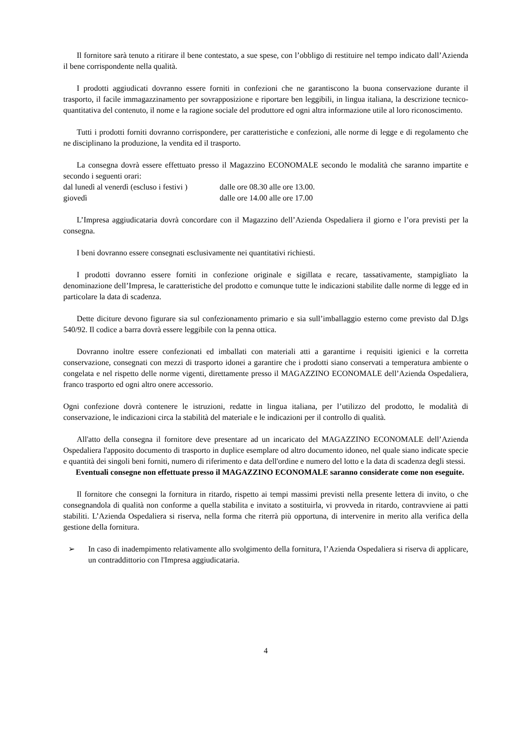Il fornitore sarà tenuto a ritirare il bene contestato, a sue spese, con l’obbligo di restituire nel tempo indicato dall’Azienda il bene corrispondente nella qualità.
I prodotti aggiudicati dovranno essere forniti in confezioni che ne garantiscono la buona conservazione durante il trasporto, il facile immagazzinamento per sovrapposizione e riportare ben leggibili, in lingua italiana, la descrizione tecnico-quantitativa del contenuto, il nome e la ragione sociale del produttore ed ogni altra informazione utile al loro riconoscimento.
Tutti i prodotti forniti dovranno corrispondere, per caratteristiche e confezioni, alle norme di legge e di regolamento che ne disciplinano la produzione, la vendita ed il trasporto.
La consegna dovrà essere effettuato presso il Magazzino ECONOMALE secondo le modalità che saranno impartite e secondo i seguenti orari:
dal lunedì al venerdì (escluso i festivi ) dalle ore 08.30 alle ore 13.00.
giovedì dalle ore 14.00 alle ore 17.00
L’Impresa aggiudicataria dovrà concordare con il Magazzino dell’Azienda Ospedaliera il giorno e l’ora previsti per la consegna.
I beni dovranno essere consegnati esclusivamente nei quantitativi richiesti.
I prodotti dovranno essere forniti in confezione originale e sigillata e recare, tassativamente, stampigliato la denominazione dell’Impresa, le caratteristiche del prodotto e comunque tutte le indicazioni stabilite dalle norme di legge ed in particolare la data di scadenza.
Dette diciture devono figurare sia sul confezionamento primario e sia sull’imballaggio esterno come previsto dal D.lgs 540/92. Il codice a barra dovrà essere leggibile con la penna ottica.
Dovranno inoltre essere confezionati ed imballati con materiali atti a garantirne i requisiti igienici e la corretta conservazione, consegnati con mezzi di trasporto idonei a garantire che i prodotti siano conservati a temperatura ambiente o congelata e nel rispetto delle norme vigenti, direttamente presso il MAGAZZINO ECONOMALE dell’Azienda Ospedaliera, franco trasporto ed ogni altro onere accessorio.
Ogni confezione dovrà contenere le istruzioni, redatte in lingua italiana, per l’utilizzo del prodotto, le modalità di conservazione, le indicazioni circa la stabilità del materiale e le indicazioni per il controllo di qualità.
All'atto della consegna il fornitore deve presentare ad un incaricato del MAGAZZINO ECONOMALE dell’Azienda Ospedaliera l'apposito documento di trasporto in duplice esemplare od altro documento idoneo, nel quale siano indicate specie e quantità dei singoli beni forniti, numero di riferimento e data dell'ordine e numero del lotto e la data di scadenza degli stessi.
Eventuali consegne non effettuate presso il MAGAZZINO ECONOMALE saranno considerate come non eseguite.
Il fornitore che consegni la fornitura in ritardo, rispetto ai tempi massimi previsti nella presente lettera di invito, o che consegnandola di qualità non conforme a quella stabilita e invitato a sostituirla, vi provveda in ritardo, contravviene ai patti stabiliti. L’Azienda Ospedaliera si riserva, nella forma che riterrà più opportuna, di intervenire in merito alla verifica della gestione della fornitura.
➢ In caso di inadempimento relativamente allo svolgimento della fornitura, l’Azienda Ospedaliera si riserva di applicare, un contraddittorio con l'Impresa aggiudicataria.
4